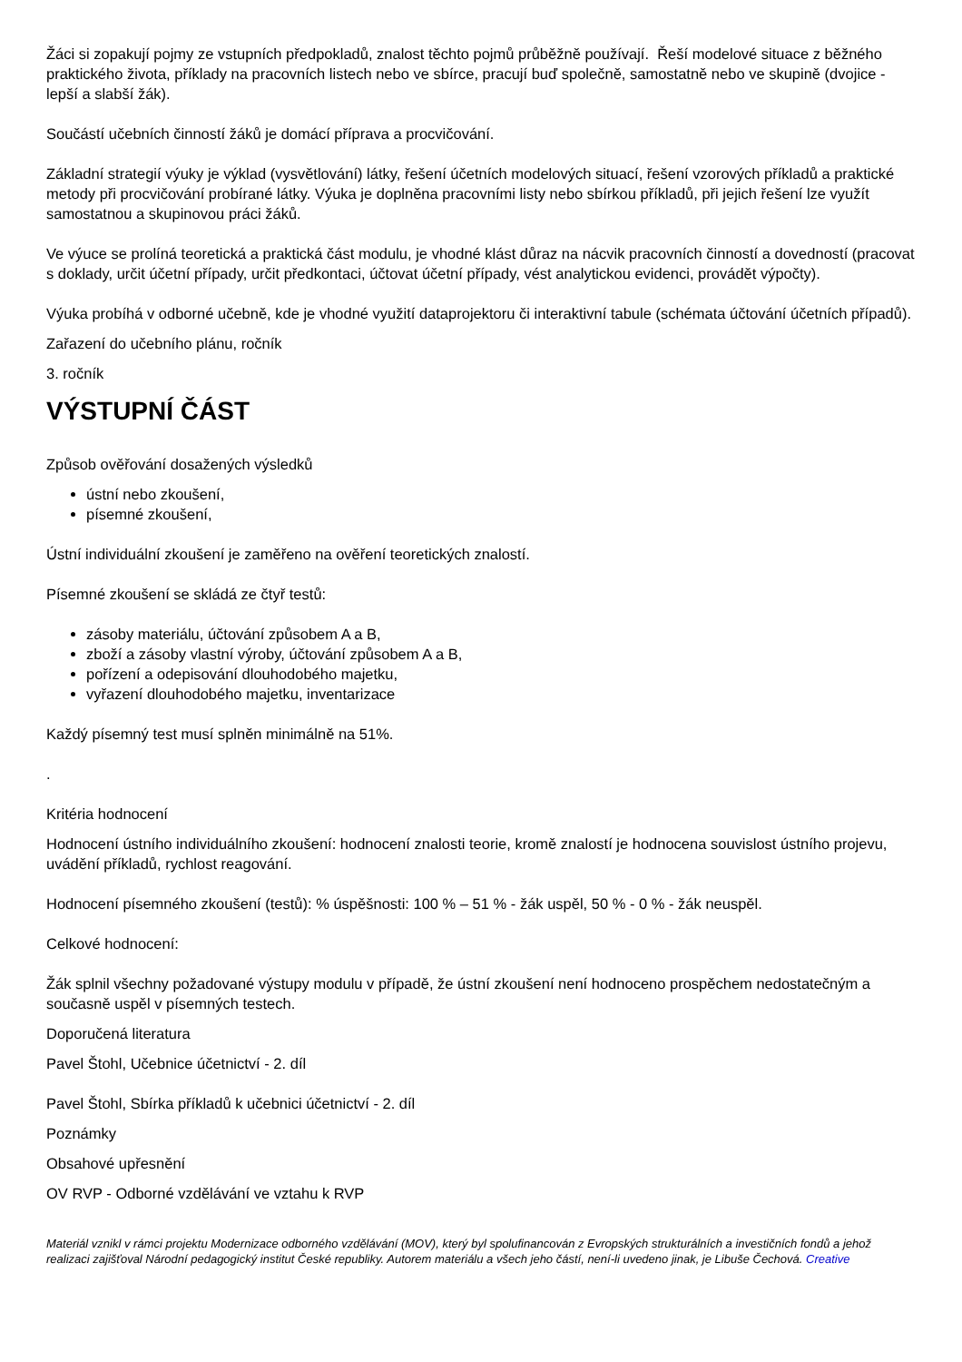Žáci si zopakují pojmy ze vstupních předpokladů, znalost těchto pojmů průběžně používají. Řeší modelové situace z běžného praktického života, příklady na pracovních listech nebo ve sbírce, pracují buď společně, samostatně nebo ve skupině (dvojice - lepší a slabší žák).
Součástí učebních činností žáků je domácí příprava a procvičování.
Základní strategií výuky je výklad (vysvětlování) látky, řešení účetních modelových situací, řešení vzorových příkladů a praktické metody při procvičování probírané látky. Výuka je doplněna pracovními listy nebo sbírkou příkladů, při jejich řešení lze využít samostatnou a skupinovou práci žáků.
Ve výuce se prolíná teoretická a praktická část modulu, je vhodné klást důraz na nácvik pracovních činností a dovedností (pracovat s doklady, určit účetní případy, určit předkontaci, účtovat účetní případy, vést analytickou evidenci, provádět výpočty).
Výuka probíhá v odborné učebně, kde je vhodné využití dataprojektoru či interaktivní tabule (schémata účtování účetních případů).
Zařazení do učebního plánu, ročník
3. ročník
VÝSTUPNÍ ČÁST
Způsob ověřování dosažených výsledků
ústní nebo zkoušení,
písemné zkoušení,
Ústní individuální zkoušení je zaměřeno na ověření teoretických znalostí.
Písemné zkoušení se skládá ze čtyř testů:
zásoby materiálu, účtování způsobem A a B,
zboží a zásoby vlastní výroby, účtování způsobem A a B,
pořízení a odepisování dlouhodobého majetku,
vyřazení dlouhodobého majetku, inventarizace
Každý písemný test musí splněn minimálně na 51%.
.
Kritéria hodnocení
Hodnocení ústního individuálního zkoušení: hodnocení znalosti teorie, kromě znalostí je hodnocena souvislost ústního projevu, uvádění příkladů, rychlost reagování.
Hodnocení písemného zkoušení (testů): % úspěšnosti: 100 % – 51 % - žák uspěl, 50 % - 0 % - žák neuspěl.
Celkové hodnocení:
Žák splnil všechny požadované výstupy modulu v případě, že ústní zkoušení není hodnoceno prospěchem nedostatečným a současně uspěl v písemných testech.
Doporučená literatura
Pavel Štohl, Učebnice účetnictví - 2. díl
Pavel Štohl, Sbírka příkladů k učebnici účetnictví - 2. díl
Poznámky
Obsahové upřesnění
OV RVP - Odborné vzdělávání ve vztahu k RVP
Materiál vznikl v rámci projektu Modernizace odborného vzdělávání (MOV), který byl spolufinancován z Evropských strukturálních a investičních fondů a jehož realizaci zajišťoval Národní pedagogický institut České republiky. Autorem materiálu a všech jeho částí, není-li uvedeno jinak, je Libuše Čechová. Creative